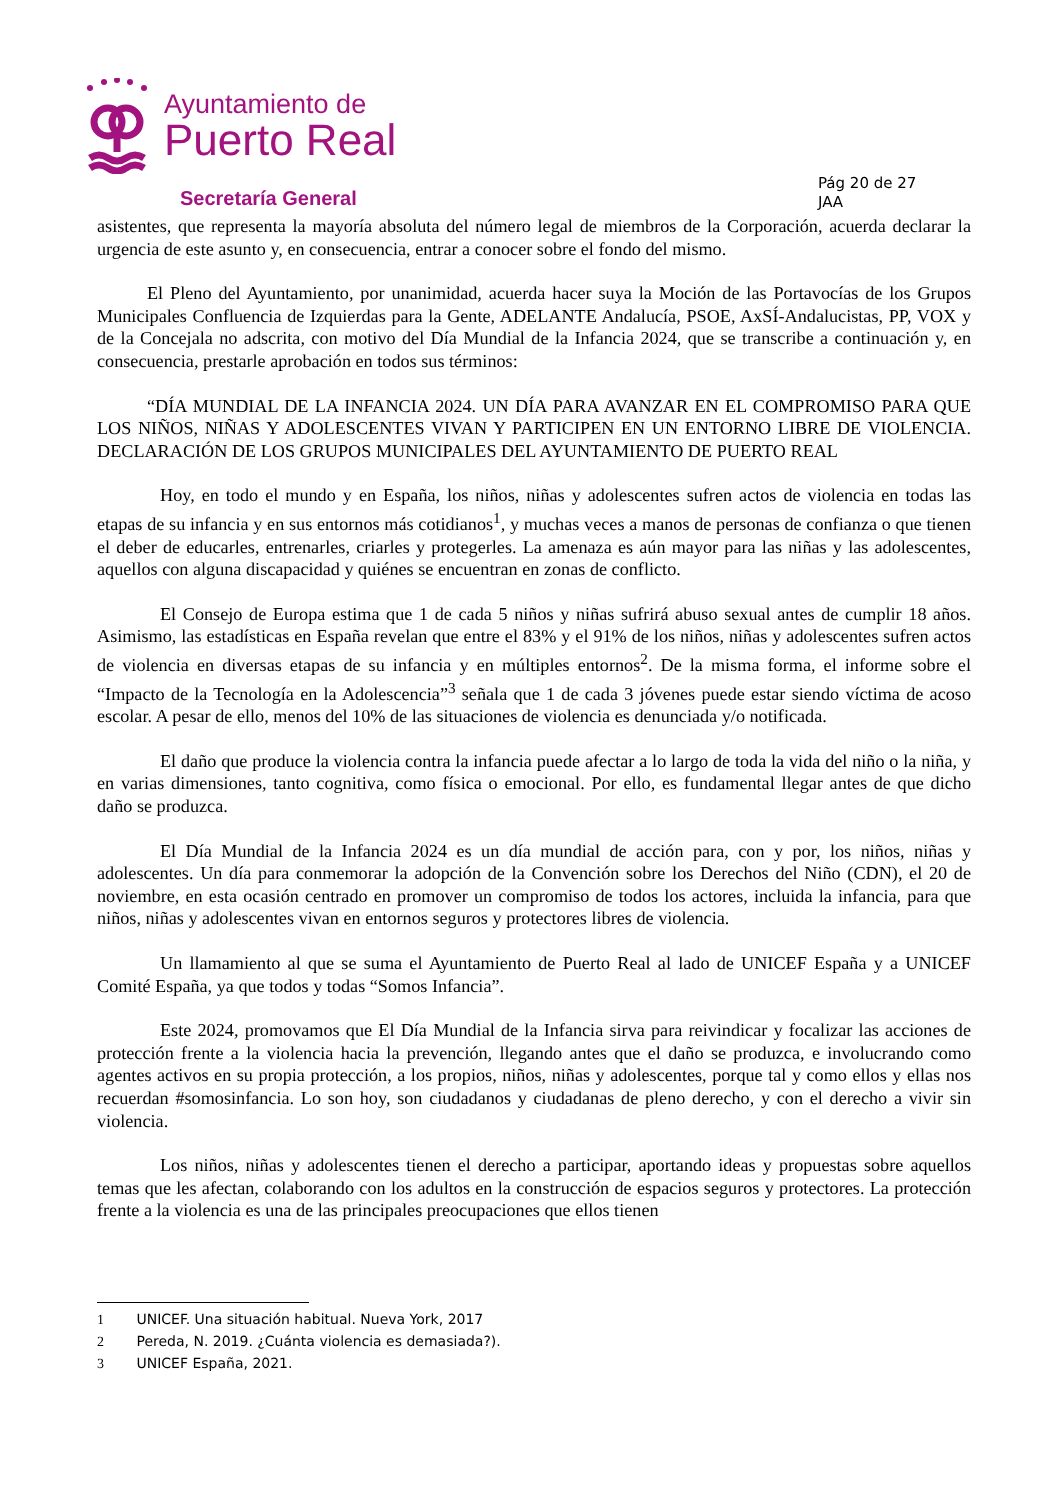Ayuntamiento de
Puerto Real
Secretaría General
Pág 20 de 27
JAA
asistentes, que representa la mayoría absoluta del número legal de miembros de la Corporación, acuerda declarar la urgencia de este asunto y, en consecuencia, entrar a conocer sobre el fondo del mismo.
El Pleno del Ayuntamiento, por unanimidad, acuerda hacer suya la Moción de las Portavocías de los Grupos Municipales Confluencia de Izquierdas para la Gente, ADELANTE Andalucía, PSOE, AxSÍ-Andalucistas, PP, VOX y de la Concejala no adscrita, con motivo del Día Mundial de la Infancia 2024, que se transcribe a continuación y, en consecuencia, prestarle aprobación en todos sus términos:
“DÍA MUNDIAL DE LA INFANCIA 2024. UN DÍA PARA AVANZAR EN EL COMPROMISO PARA QUE LOS NIÑOS, NIÑAS Y ADOLESCENTES VIVAN Y PARTICIPEN EN UN ENTORNO LIBRE DE VIOLENCIA. DECLARACIÓN DE LOS GRUPOS MUNICIPALES DEL AYUNTAMIENTO DE PUERTO REAL
Hoy, en todo el mundo y en España, los niños, niñas y adolescentes sufren actos de violencia en todas las etapas de su infancia y en sus entornos más cotidianos<sup>1</sup>, y muchas veces a manos de personas de confianza o que tienen el deber de educarles, entrenarles, criarles y protegerles. La amenaza es aún mayor para las niñas y las adolescentes, aquellos con alguna discapacidad y quiénes se encuentran en zonas de conflicto.
El Consejo de Europa estima que 1 de cada 5 niños y niñas sufrirá abuso sexual antes de cumplir 18 años. Asimismo, las estadísticas en España revelan que entre el 83% y el 91% de los niños, niñas y adolescentes sufren actos de violencia en diversas etapas de su infancia y en múltiples entornos<sup>2</sup>. De la misma forma, el informe sobre el “Impacto de la Tecnología en la Adolescencia”<sup>3</sup> señala que 1 de cada 3 jóvenes puede estar siendo víctima de acoso escolar. A pesar de ello, menos del 10% de las situaciones de violencia es denunciada y/o notificada.
El daño que produce la violencia contra la infancia puede afectar a lo largo de toda la vida del niño o la niña, y en varias dimensiones, tanto cognitiva, como física o emocional. Por ello, es fundamental llegar antes de que dicho daño se produzca.
El Día Mundial de la Infancia 2024 es un día mundial de acción para, con y por, los niños, niñas y adolescentes. Un día para conmemorar la adopción de la Convención sobre los Derechos del Niño (CDN), el 20 de noviembre, en esta ocasión centrado en promover un compromiso de todos los actores, incluida la infancia, para que niños, niñas y adolescentes vivan en entornos seguros y protectores libres de violencia.
Un llamamiento al que se suma el Ayuntamiento de Puerto Real al lado de UNICEF España y a UNICEF Comité España, ya que todos y todas “Somos Infancia”.
Este 2024, promovamos que El Día Mundial de la Infancia sirva para reivindicar y focalizar las acciones de protección frente a la violencia hacia la prevención, llegando antes que el daño se produzca, e involucrando como agentes activos en su propia protección, a los propios, niños, niñas y adolescentes, porque tal y como ellos y ellas nos recuerdan #somosinfancia. Lo son hoy, son ciudadanos y ciudadanas de pleno derecho, y con el derecho a vivir sin violencia.
Los niños, niñas y adolescentes tienen el derecho a participar, aportando ideas y propuestas sobre aquellos temas que les afectan, colaborando con los adultos en la construcción de espacios seguros y protectores. La protección frente a la violencia es una de las principales preocupaciones que ellos tienen
1 UNICEF. Una situación habitual. Nueva York, 2017
2 Pereda, N. 2019. ¿Cuánta violencia es demasiada?).
3 UNICEF España, 2021.